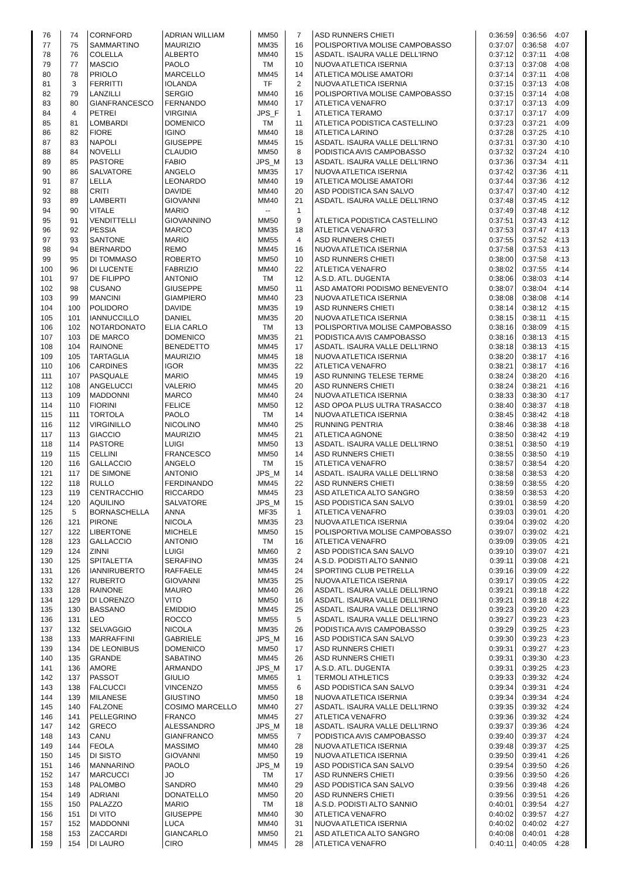| 76 | 74 | CORNFORD | ADRIAN WILLIAM | MM50 | 7 | ASD RUNNERS CHIETI | 0:36:59 | 0:36:56 | 4:07 |
| 77 | 75 | SAMMARTINO | MAURIZIO | MM35 | 16 | POLISPORTIVA MOLISE CAMPOBASSO | 0:37:07 | 0:36:58 | 4:07 |
| 78 | 76 | COLELLA | ALBERTO | MM40 | 15 | ASDATL. ISAURA VALLE DELL'IRNO | 0:37:12 | 0:37:11 | 4:08 |
| 79 | 77 | MASCIO | PAOLO | TM | 10 | NUOVA ATLETICA ISERNIA | 0:37:13 | 0:37:08 | 4:08 |
| 80 | 78 | PRIOLO | MARCELLO | MM45 | 14 | ATLETICA MOLISE AMATORI | 0:37:14 | 0:37:11 | 4:08 |
| 81 | 3 | FERRITTI | IOLANDA | TF | 2 | NUOVA ATLETICA ISERNIA | 0:37:15 | 0:37:13 | 4:08 |
| 82 | 79 | LANZILLI | SERGIO | MM40 | 16 | POLISPORTIVA MOLISE CAMPOBASSO | 0:37:15 | 0:37:14 | 4:08 |
| 83 | 80 | GIANFRANCESCO | FERNANDO | MM40 | 17 | ATLETICA VENAFRO | 0:37:17 | 0:37:13 | 4:09 |
| 84 | 4 | PETREI | VIRGINIA | JPS_F | 1 | ATLETICA TERAMO | 0:37:17 | 0:37:17 | 4:09 |
| 85 | 81 | LOMBARDI | DOMENICO | TM | 11 | ATLETICA PODISTICA CASTELLINO | 0:37:23 | 0:37:21 | 4:09 |
| 86 | 82 | FIORE | IGINO | MM40 | 18 | ATLETICA LARINO | 0:37:28 | 0:37:25 | 4:10 |
| 87 | 83 | NAPOLI | GIUSEPPE | MM45 | 15 | ASDATL. ISAURA VALLE DELL'IRNO | 0:37:31 | 0:37:30 | 4:10 |
| 88 | 84 | NOVELLI | CLAUDIO | MM50 | 8 | PODISTICA AVIS CAMPOBASSO | 0:37:32 | 0:37:24 | 4:10 |
| 89 | 85 | PASTORE | FABIO | JPS_M | 13 | ASDATL. ISAURA VALLE DELL'IRNO | 0:37:36 | 0:37:34 | 4:11 |
| 90 | 86 | SALVATORE | ANGELO | MM35 | 17 | NUOVA ATLETICA ISERNIA | 0:37:42 | 0:37:36 | 4:11 |
| 91 | 87 | LELLA | LEONARDO | MM40 | 19 | ATLETICA MOLISE AMATORI | 0:37:44 | 0:37:36 | 4:12 |
| 92 | 88 | CRITI | DAVIDE | MM40 | 20 | ASD PODISTICA SAN SALVO | 0:37:47 | 0:37:40 | 4:12 |
| 93 | 89 | LAMBERTI | GIOVANNI | MM40 | 21 | ASDATL. ISAURA VALLE DELL'IRNO | 0:37:48 | 0:37:45 | 4:12 |
| 94 | 90 | VITALE | MARIO | -- | 1 | | 0:37:49 | 0:37:48 | 4:12 |
| 95 | 91 | VENDITTELLI | GIOVANNINO | MM50 | 9 | ATLETICA PODISTICA CASTELLINO | 0:37:51 | 0:37:43 | 4:12 |
| 96 | 92 | PESSIA | MARCO | MM35 | 18 | ATLETICA VENAFRO | 0:37:53 | 0:37:47 | 4:13 |
| 97 | 93 | SANTONE | MARIO | MM55 | 4 | ASD RUNNERS CHIETI | 0:37:55 | 0:37:52 | 4:13 |
| 98 | 94 | BERNARDO | REMO | MM45 | 16 | NUOVA ATLETICA ISERNIA | 0:37:58 | 0:37:53 | 4:13 |
| 99 | 95 | DI TOMMASO | ROBERTO | MM50 | 10 | ASD RUNNERS CHIETI | 0:38:00 | 0:37:58 | 4:13 |
| 100 | 96 | DI LUCENTE | FABRIZIO | MM40 | 22 | ATLETICA VENAFRO | 0:38:02 | 0:37:55 | 4:14 |
| 101 | 97 | DE FILIPPO | ANTONIO | TM | 12 | A.S.D. ATL. DUGENTA | 0:38:06 | 0:38:03 | 4:14 |
| 102 | 98 | CUSANO | GIUSEPPE | MM50 | 11 | ASD AMATORI PODISMO BENEVENTO | 0:38:07 | 0:38:04 | 4:14 |
| 103 | 99 | MANCINI | GIAMPIERO | MM40 | 23 | NUOVA ATLETICA ISERNIA | 0:38:08 | 0:38:08 | 4:14 |
| 104 | 100 | POLIDORO | DAVIDE | MM35 | 19 | ASD RUNNERS CHIETI | 0:38:14 | 0:38:12 | 4:15 |
| 105 | 101 | IANNUCCILLO | DANIEL | MM35 | 20 | NUOVA ATLETICA ISERNIA | 0:38:15 | 0:38:11 | 4:15 |
| 106 | 102 | NOTARDONATO | ELIA CARLO | TM | 13 | POLISPORTIVA MOLISE CAMPOBASSO | 0:38:16 | 0:38:09 | 4:15 |
| 107 | 103 | DE MARCO | DOMENICO | MM35 | 21 | PODISTICA AVIS CAMPOBASSO | 0:38:16 | 0:38:13 | 4:15 |
| 108 | 104 | RAINONE | BENEDETTO | MM45 | 17 | ASDATL. ISAURA VALLE DELL'IRNO | 0:38:18 | 0:38:13 | 4:15 |
| 109 | 105 | TARTAGLIA | MAURIZIO | MM45 | 18 | NUOVA ATLETICA ISERNIA | 0:38:20 | 0:38:17 | 4:16 |
| 110 | 106 | CARDINES | IGOR | MM35 | 22 | ATLETICA VENAFRO | 0:38:21 | 0:38:17 | 4:16 |
| 111 | 107 | PASQUALE | MARIO | MM45 | 19 | ASD RUNNING TELESE TERME | 0:38:24 | 0:38:20 | 4:16 |
| 112 | 108 | ANGELUCCI | VALERIO | MM45 | 20 | ASD RUNNERS CHIETI | 0:38:24 | 0:38:21 | 4:16 |
| 113 | 109 | MADDONNI | MARCO | MM40 | 24 | NUOVA ATLETICA ISERNIA | 0:38:33 | 0:38:30 | 4:17 |
| 114 | 110 | FIORINI | FELICE | MM50 | 12 | ASD OPOA PLUS ULTRA TRASACCO | 0:38:40 | 0:38:37 | 4:18 |
| 115 | 111 | TORTOLA | PAOLO | TM | 14 | NUOVA ATLETICA ISERNIA | 0:38:45 | 0:38:42 | 4:18 |
| 116 | 112 | VIRGINILLO | NICOLINO | MM40 | 25 | RUNNING PENTRIA | 0:38:46 | 0:38:38 | 4:18 |
| 117 | 113 | GIACCIO | MAURIZIO | MM45 | 21 | ATLETICA AGNONE | 0:38:50 | 0:38:42 | 4:19 |
| 118 | 114 | PASTORE | LUIGI | MM50 | 13 | ASDATL. ISAURA VALLE DELL'IRNO | 0:38:51 | 0:38:50 | 4:19 |
| 119 | 115 | CELLINI | FRANCESCO | MM50 | 14 | ASD RUNNERS CHIETI | 0:38:55 | 0:38:50 | 4:19 |
| 120 | 116 | GALLACCIO | ANGELO | TM | 15 | ATLETICA VENAFRO | 0:38:57 | 0:38:54 | 4:20 |
| 121 | 117 | DE SIMONE | ANTONIO | JPS_M | 14 | ASDATL. ISAURA VALLE DELL'IRNO | 0:38:58 | 0:38:53 | 4:20 |
| 122 | 118 | RULLO | FERDINANDO | MM45 | 22 | ASD RUNNERS CHIETI | 0:38:59 | 0:38:55 | 4:20 |
| 123 | 119 | CENTRACCHIO | RICCARDO | MM45 | 23 | ASD ATLETICA ALTO SANGRO | 0:38:59 | 0:38:53 | 4:20 |
| 124 | 120 | AQUILINO | SALVATORE | JPS_M | 15 | ASD PODISTICA SAN SALVO | 0:39:01 | 0:38:59 | 4:20 |
| 125 | 5 | BORNASCHELLA | ANNA | MF35 | 1 | ATLETICA VENAFRO | 0:39:03 | 0:39:01 | 4:20 |
| 126 | 121 | PIRONE | NICOLA | MM35 | 23 | NUOVA ATLETICA ISERNIA | 0:39:04 | 0:39:02 | 4:20 |
| 127 | 122 | LIBERTONE | MICHELE | MM50 | 15 | POLISPORTIVA MOLISE CAMPOBASSO | 0:39:07 | 0:39:02 | 4:21 |
| 128 | 123 | GALLACCIO | ANTONIO | TM | 16 | ATLETICA VENAFRO | 0:39:09 | 0:39:05 | 4:21 |
| 129 | 124 | ZINNI | LUIGI | MM60 | 2 | ASD PODISTICA SAN SALVO | 0:39:10 | 0:39:07 | 4:21 |
| 130 | 125 | SPITALETTA | SERAFINO | MM35 | 24 | A.S.D. PODISTI ALTO SANNIO | 0:39:11 | 0:39:08 | 4:21 |
| 131 | 126 | IANNIRUBERTO | RAFFAELE | MM45 | 24 | SPORTING CLUB PETRELLA | 0:39:16 | 0:39:09 | 4:22 |
| 132 | 127 | RUBERTO | GIOVANNI | MM35 | 25 | NUOVA ATLETICA ISERNIA | 0:39:17 | 0:39:05 | 4:22 |
| 133 | 128 | RAINONE | MAURO | MM40 | 26 | ASDATL. ISAURA VALLE DELL'IRNO | 0:39:21 | 0:39:18 | 4:22 |
| 134 | 129 | DI LORENZO | VITO | MM50 | 16 | ASDATL. ISAURA VALLE DELL'IRNO | 0:39:21 | 0:39:18 | 4:22 |
| 135 | 130 | BASSANO | EMIDDIO | MM45 | 25 | ASDATL. ISAURA VALLE DELL'IRNO | 0:39:23 | 0:39:20 | 4:23 |
| 136 | 131 | LEO | ROCCO | MM55 | 5 | ASDATL. ISAURA VALLE DELL'IRNO | 0:39:27 | 0:39:23 | 4:23 |
| 137 | 132 | SELVAGGIO | NICOLA | MM35 | 26 | PODISTICA AVIS CAMPOBASSO | 0:39:29 | 0:39:25 | 4:23 |
| 138 | 133 | MARRAFFINI | GABRIELE | JPS_M | 16 | ASD PODISTICA SAN SALVO | 0:39:30 | 0:39:23 | 4:23 |
| 139 | 134 | DE LEONIBUS | DOMENICO | MM50 | 17 | ASD RUNNERS CHIETI | 0:39:31 | 0:39:27 | 4:23 |
| 140 | 135 | GRANDE | SABATINO | MM45 | 26 | ASD RUNNERS CHIETI | 0:39:31 | 0:39:30 | 4:23 |
| 141 | 136 | AMORE | ARMANDO | JPS_M | 17 | A.S.D. ATL. DUGENTA | 0:39:31 | 0:39:25 | 4:23 |
| 142 | 137 | PASSOT | GIULIO | MM65 | 1 | TERMOLI ATHLETICS | 0:39:33 | 0:39:32 | 4:24 |
| 143 | 138 | FALCUCCI | VINCENZO | MM55 | 6 | ASD PODISTICA SAN SALVO | 0:39:34 | 0:39:31 | 4:24 |
| 144 | 139 | MILANESE | GIUSTINO | MM50 | 18 | NUOVA ATLETICA ISERNIA | 0:39:34 | 0:39:34 | 4:24 |
| 145 | 140 | FALZONE | COSIMO MARCELLO | MM40 | 27 | ASDATL. ISAURA VALLE DELL'IRNO | 0:39:35 | 0:39:32 | 4:24 |
| 146 | 141 | PELLEGRINO | FRANCO | MM45 | 27 | ATLETICA VENAFRO | 0:39:36 | 0:39:32 | 4:24 |
| 147 | 142 | GRECO | ALESSANDRO | JPS_M | 18 | ASDATL. ISAURA VALLE DELL'IRNO | 0:39:37 | 0:39:36 | 4:24 |
| 148 | 143 | CANU | GIANFRANCO | MM55 | 7 | PODISTICA AVIS CAMPOBASSO | 0:39:40 | 0:39:37 | 4:24 |
| 149 | 144 | FEOLA | MASSIMO | MM40 | 28 | NUOVA ATLETICA ISERNIA | 0:39:48 | 0:39:37 | 4:25 |
| 150 | 145 | DI SISTO | GIOVANNI | MM50 | 19 | NUOVA ATLETICA ISERNIA | 0:39:50 | 0:39:41 | 4:26 |
| 151 | 146 | MANNARINO | PAOLO | JPS_M | 19 | ASD PODISTICA SAN SALVO | 0:39:54 | 0:39:50 | 4:26 |
| 152 | 147 | MARCUCCI | JO | TM | 17 | ASD RUNNERS CHIETI | 0:39:56 | 0:39:50 | 4:26 |
| 153 | 148 | PALOMBO | SANDRO | MM40 | 29 | ASD PODISTICA SAN SALVO | 0:39:56 | 0:39:48 | 4:26 |
| 154 | 149 | ADRIANI | DONATELLO | MM50 | 20 | ASD RUNNERS CHIETI | 0:39:56 | 0:39:51 | 4:26 |
| 155 | 150 | PALAZZO | MARIO | TM | 18 | A.S.D. PODISTI ALTO SANNIO | 0:40:01 | 0:39:54 | 4:27 |
| 156 | 151 | DI VITO | GIUSEPPE | MM40 | 30 | ATLETICA VENAFRO | 0:40:02 | 0:39:57 | 4:27 |
| 157 | 152 | MADDONNI | LUCA | MM40 | 31 | NUOVA ATLETICA ISERNIA | 0:40:02 | 0:40:02 | 4:27 |
| 158 | 153 | ZACCARDI | GIANCARLO | MM50 | 21 | ASD ATLETICA ALTO SANGRO | 0:40:08 | 0:40:01 | 4:28 |
| 159 | 154 | DI LAURO | CIRO | MM45 | 28 | ATLETICA VENAFRO | 0:40:11 | 0:40:05 | 4:28 |